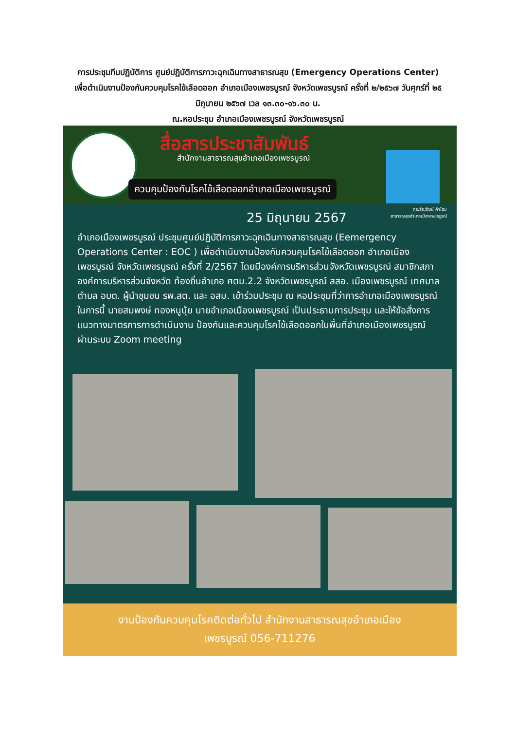การประชุมทีมปฏิบัติการ ศูนย์ปฏิบัติการภาวะฉุกเฉินทางสาธารณสุข (Emergency Operations Center) เพื่อดำเนินงานป้องกันควบคุมโรคไข้เลือดออก อำเภอเมืองเพชรบูรณ์ จังหวัดเพชรบูรณ์ ครั้งที่ ๒/๒๕๖๗ วันศุกร์ที่ ๒๕ มิถุนายน ๒๕๖๗ เวล ๑๓.๓๐-๑๖.๓๐ น.
ณ.หอประชุม อำเภอเมืองเพชรบูรณ์ จังหวัดเพชรบูรณ์
สื่อสารประชาสัมพันธ์
สำนักงานสาธารณสุขอำเภอเมืองเพชรบูรณ์
ควบคุมป้องกันโรคไข้เลือดออกอำเภอเมืองเพชรบูรณ์
ดร.ธีระวัฒน์ คำโฉม
สาธารณสุขอำเภอเมืองเพชรบูรณ์
25 มิถุนายน 2567
อำเภอเมืองเพชรบูรณ์ ประชุมศูนย์ปฏิบัติการภาวะฉุกเฉินทางสาธารณสุข (Eemergency Operations Center : EOC ) เพื่อดำเนินงานป้องกันควบคุมโรคไข้เลือดออก อำเภอเมืองเพชรบูรณ์ จังหวัดเพชรบูรณ์ ครั้งที่ 2/2567 โดยมีองค์การบริหารส่วนจังหวัดเพชรบูรณ์ สมาชิกสภาองค์การบริหารส่วนจังหวัด ท้องถิ่นอำเภอ ศตม.2.2 จังหวัดเพชรบูรณ์ สสอ. เมืองเพชรบูรณ์ เทศบาลตำบล อบต. ผู้นำชุมชน รพ.สต. และ อสม. เข้าร่วมประชุม ณ หอประชุมที่ว่าการอำเภอเมืองเพชรบูรณ์ ในการนี้ นายสมพงษ์ ทองหนูนุ้ย นายอำเภอเมืองเพชรบูรณ์ เป็นประธานการประชุม และให้ข้อสั่งการแนวทางมาตรการการดำเนินงาน ป้องกันและควบคุมโรคไข้เลือดออกในพื้นที่อำเภอเมืองเพชรบูรณ์ ผ่านระบบ Zoom meeting
งานป้องกันควบคุมโรคติดต่อทั่วไป สำนักงานสาธารณสุขอำเภอเมือง
เพชรบูรณ์ 056-711276